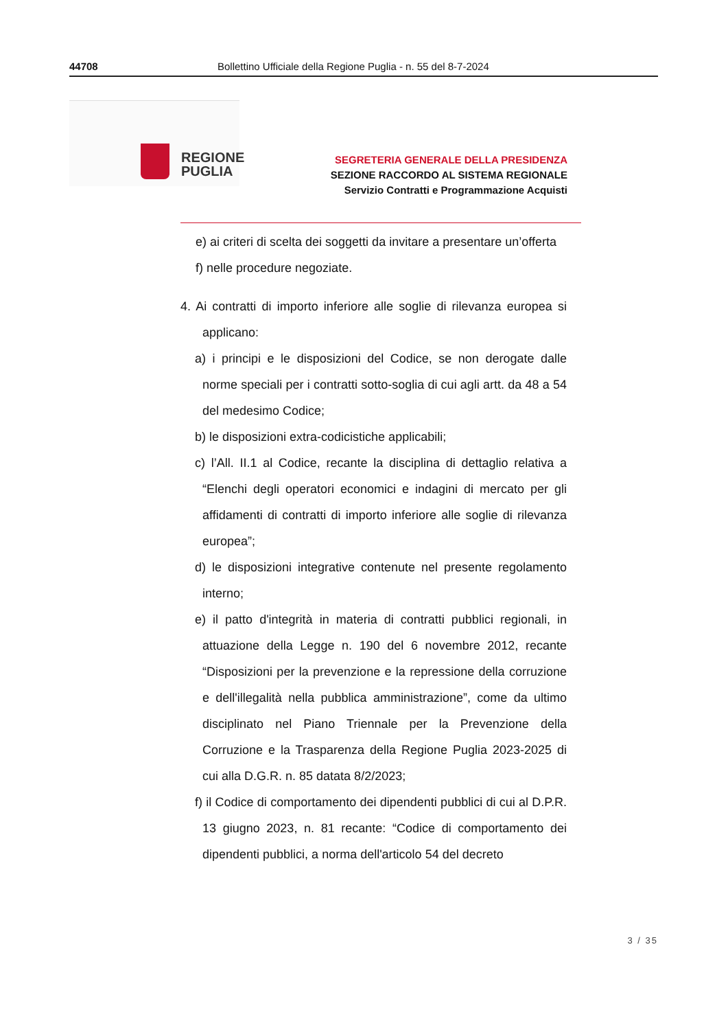44708 Bollettino Ufficiale della Regione Puglia - n. 55 del 8-7-2024
REGIONE
PUGLIA
SEGRETERIA GENERALE DELLA PRESIDENZA
SEZIONE RACCORDO AL SISTEMA REGIONALE
Servizio Contratti e Programmazione Acquisti
e) ai criteri di scelta dei soggetti da invitare a presentare un’offerta
f) nelle procedure negoziate.
4. Ai contratti di importo inferiore alle soglie di rilevanza europea si applicano:
a) i principi e le disposizioni del Codice, se non derogate dalle norme speciali per i contratti sotto-soglia di cui agli artt. da 48 a 54 del medesimo Codice;
b) le disposizioni extra-codicistiche applicabili;
c) l’All. II.1 al Codice, recante la disciplina di dettaglio relativa a “Elenchi degli operatori economici e indagini di mercato per gli affidamenti di contratti di importo inferiore alle soglie di rilevanza europea”;
d) le disposizioni integrative contenute nel presente regolamento interno;
e) il patto d'integrità in materia di contratti pubblici regionali, in attuazione della Legge n. 190 del 6 novembre 2012, recante “Disposizioni per la prevenzione e la repressione della corruzione e dell'illegalità nella pubblica amministrazione”, come da ultimo disciplinato nel Piano Triennale per la Prevenzione della Corruzione e la Trasparenza della Regione Puglia 2023-2025 di cui alla D.G.R. n. 85 datata 8/2/2023;
f) il Codice di comportamento dei dipendenti pubblici di cui al D.P.R. 13 giugno 2023, n. 81 recante: “Codice di comportamento dei dipendenti pubblici, a norma dell'articolo 54 del decreto
3 / 35